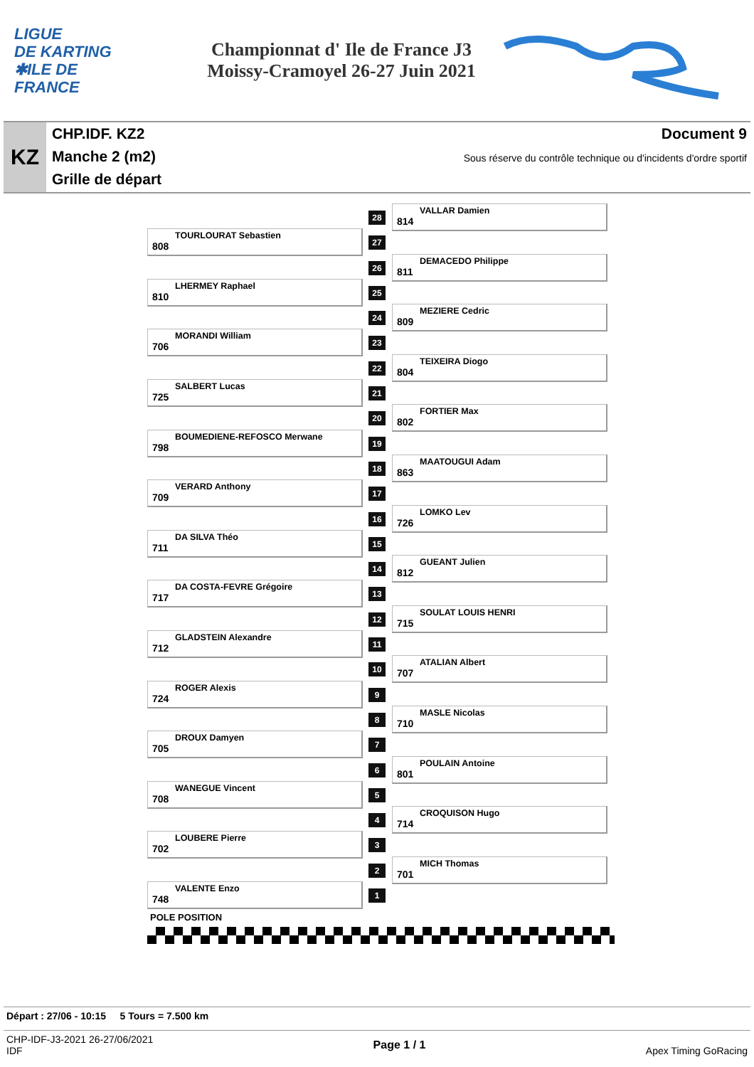LIGUE
DE KARTING
✱ILE DE
FRANCE
Championnat d' Ile de France J3
Moissy-Cramoyel 26-27 Juin 2021
KZ
CHP.IDF. KZ2
Manche 2 (m2)
Grille de départ
Document 9
Sous réserve du contrôle technique ou d'incidents d'ordre sportif
28
814
VALLAR Damien
808
TOURLOURAT Sebastien
27
26
811
DEMACEDO Philippe
810
LHERMEY Raphael
25
24
809
MEZIERE Cedric
706
MORANDI William
23
22
804
TEIXEIRA Diogo
725
SALBERT Lucas
21
20
802
FORTIER Max
798
BOUMEDIENE-REFOSCO Merwane
19
18
863
MAATOUGUI Adam
709
VERARD Anthony
17
16
726
LOMKO Lev
711
DA SILVA Théo
15
14
812
GUEANT Julien
717
DA COSTA-FEVRE Grégoire
13
12
715
SOULAT LOUIS HENRI
712
GLADSTEIN Alexandre
11
10
707
ATALIAN Albert
724
ROGER Alexis
9
8
710
MASLE Nicolas
705
DROUX Damyen
7
6
801
POULAIN Antoine
708
WANEGUE Vincent
5
4
714
CROQUISON Hugo
702
LOUBERE Pierre
3
2
701
MICH Thomas
748
VALENTE Enzo
1
POLE POSITION
Départ : 27/06 - 10:15 5 Tours = 7.500 km
CHP-IDF-J3-2021 26-27/06/2021
IDF
Page 1 / 1
Apex Timing GoRacing